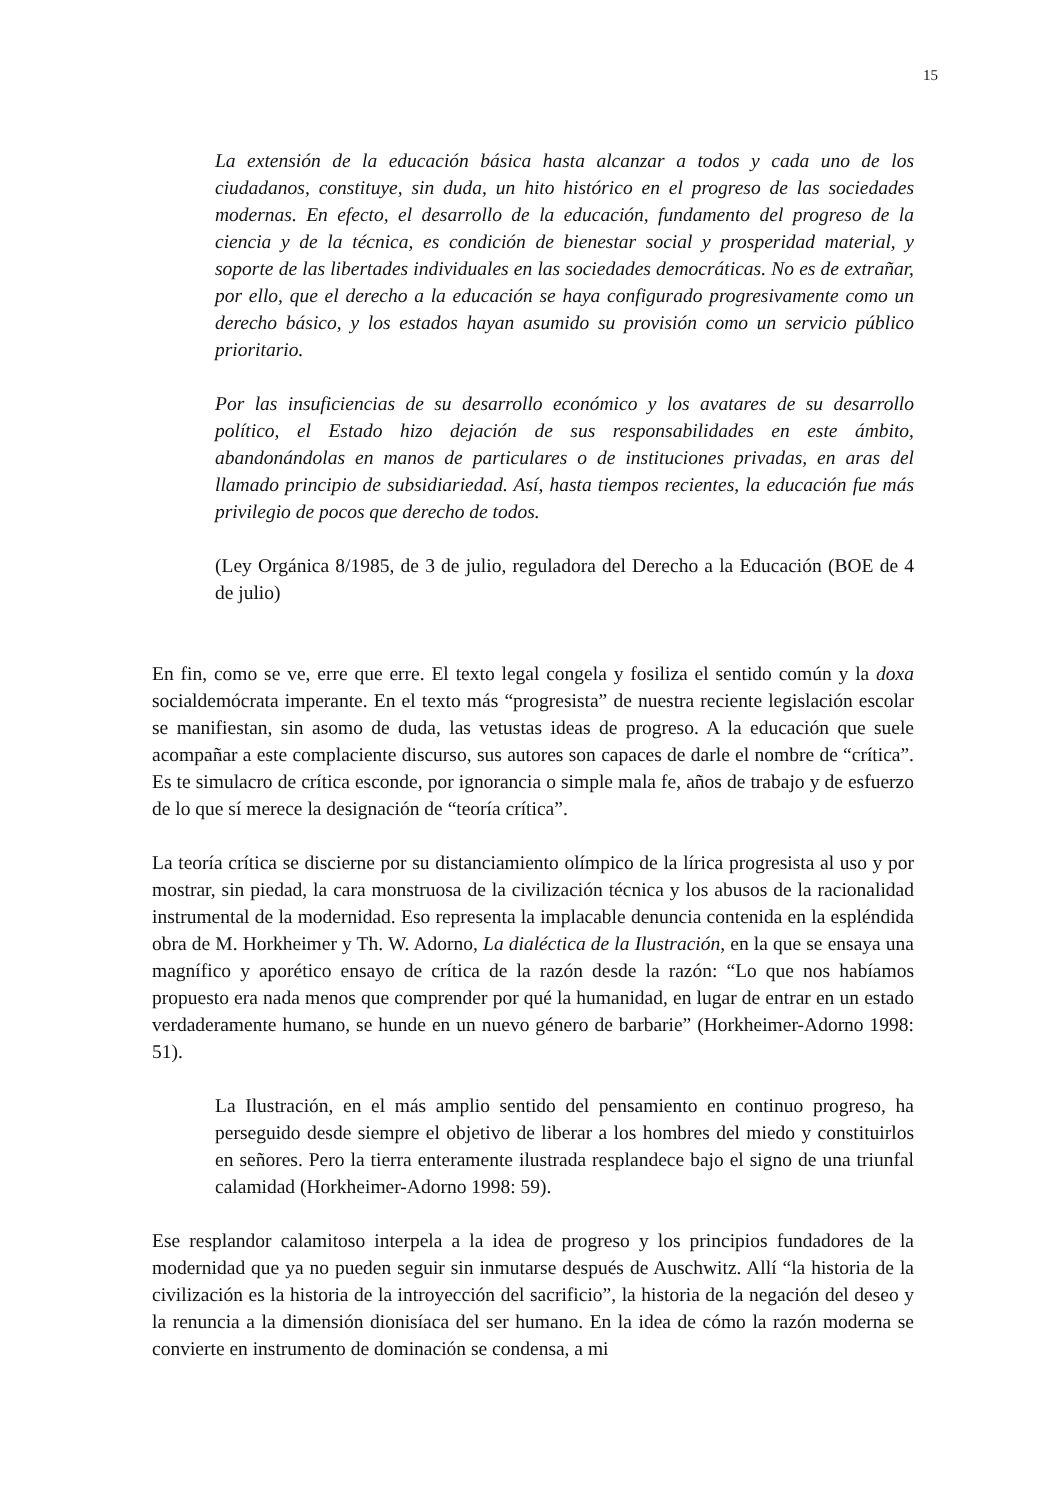15
La extensión de la educación básica hasta alcanzar a todos y cada uno de los ciudadanos, constituye, sin duda, un hito histórico en el progreso de las sociedades modernas. En efecto, el desarrollo de la educación, fundamento del progreso de la ciencia y de la técnica, es condición de bienestar social y prosperidad material, y soporte de las libertades individuales en las sociedades democráticas. No es de extrañar, por ello, que el derecho a la educación se haya configurado progresivamente como un derecho básico, y los estados hayan asumido su provisión como un servicio público prioritario.
Por las insuficiencias de su desarrollo económico y los avatares de su desarrollo político, el Estado hizo dejación de sus responsabilidades en este ámbito, abandonándolas en manos de particulares o de instituciones privadas, en aras del llamado principio de subsidiariedad. Así, hasta tiempos recientes, la educación fue más privilegio de pocos que derecho de todos.
(Ley Orgánica 8/1985, de 3 de julio, reguladora del Derecho a la Educación (BOE de 4 de julio)
En fin, como se ve, erre que erre. El texto legal congela y fosiliza el sentido común y la doxa socialdemócrata imperante. En el texto más “progresista” de nuestra reciente legislación escolar se manifiestan, sin asomo de duda, las vetustas ideas de progreso. A la educación que suele acompañar a este complaciente discurso, sus autores son capaces de darle el nombre de “crítica”. Es te simulacro de crítica esconde, por ignorancia o simple mala fe, años de trabajo y de esfuerzo de lo que sí merece la designación de “teoría crítica”.
La teoría crítica se discierne por su distanciamiento olímpico de la lírica progresista al uso y por mostrar, sin piedad, la cara monstruosa de la civilización técnica y los abusos de la racionalidad instrumental de la modernidad. Eso representa la implacable denuncia contenida en la espléndida obra de M. Horkheimer y Th. W. Adorno, La dialéctica de la Ilustración, en la que se ensaya una magnífico y aporético ensayo de crítica de la razón desde la razón: “Lo que nos habíamos propuesto era nada menos que comprender por qué la humanidad, en lugar de entrar en un estado verdaderamente humano, se hunde en un nuevo género de barbarie” (Horkheimer-Adorno 1998: 51).
La Ilustración, en el más amplio sentido del pensamiento en continuo progreso, ha perseguido desde siempre el objetivo de liberar a los hombres del miedo y constituirlos en señores. Pero la tierra enteramente ilustrada resplandece bajo el signo de una triunfal calamidad (Horkheimer-Adorno 1998: 59).
Ese resplandor calamitoso interpela a la idea de progreso y los principios fundadores de la modernidad que ya no pueden seguir sin inmutarse después de Auschwitz. Allí “la historia de la civilización es la historia de la introyección del sacrificio”, la historia de la negación del deseo y la renuncia a la dimensión dionisíaca del ser humano. En la idea de cómo la razón moderna se convierte en instrumento de dominación se condensa, a mi